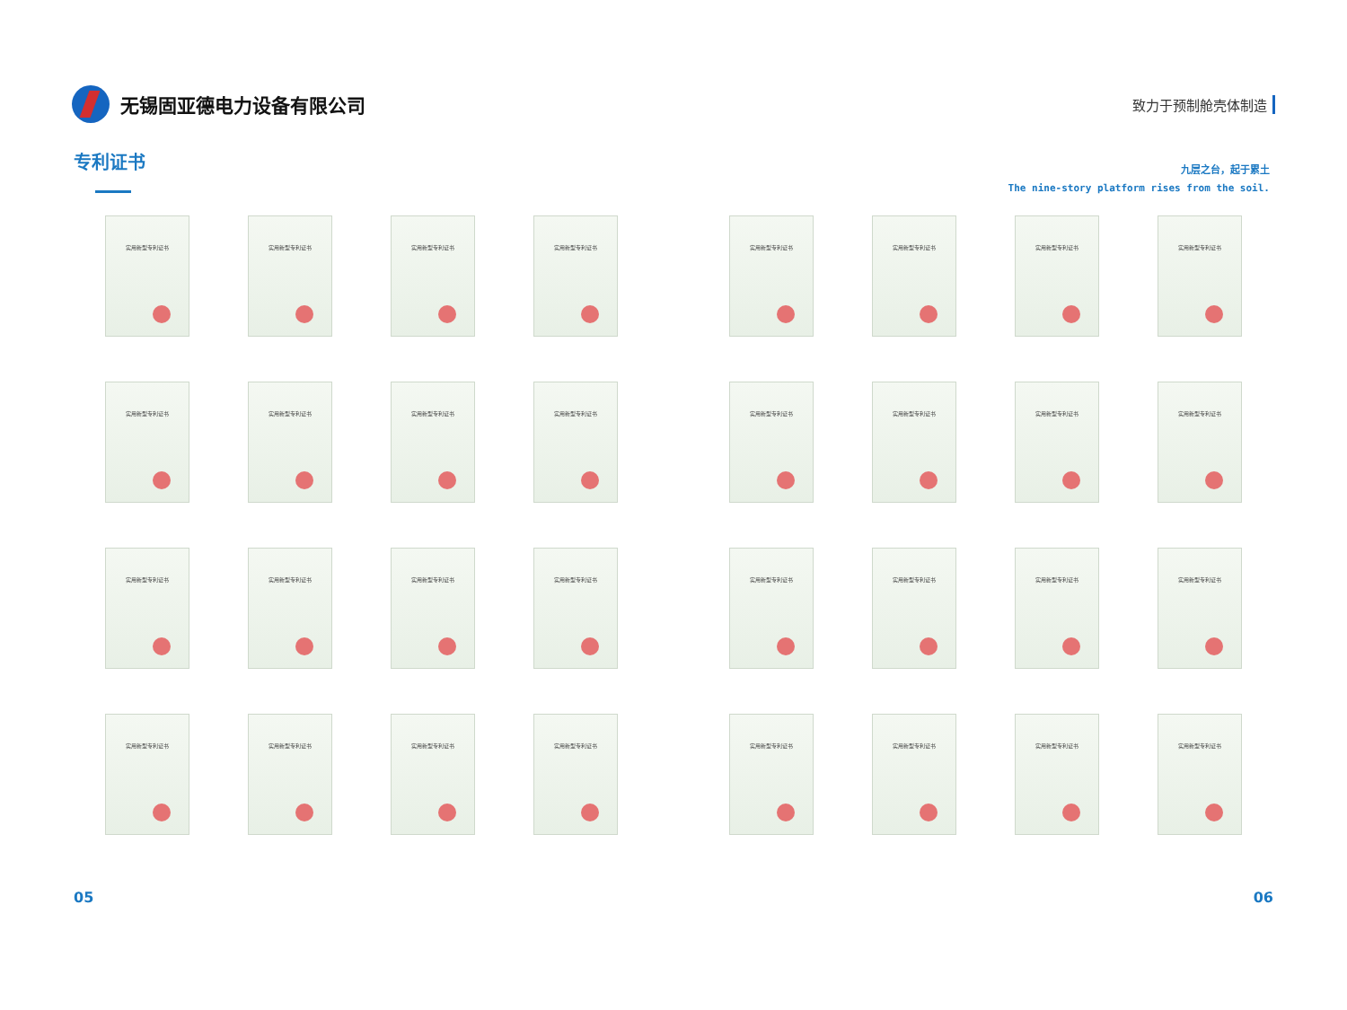无锡固亚德电力设备有限公司
致力于预制舱壳体制造
专利证书
九层之台，起于累土
The nine-story platform rises from the soil.
实用新型专利证书
实用新型专利证书
实用新型专利证书
实用新型专利证书
实用新型专利证书
实用新型专利证书
实用新型专利证书
实用新型专利证书
实用新型专利证书
实用新型专利证书
实用新型专利证书
实用新型专利证书
实用新型专利证书
实用新型专利证书
实用新型专利证书
实用新型专利证书
实用新型专利证书
实用新型专利证书
实用新型专利证书
实用新型专利证书
实用新型专利证书
实用新型专利证书
实用新型专利证书
实用新型专利证书
实用新型专利证书
实用新型专利证书
实用新型专利证书
实用新型专利证书
实用新型专利证书
实用新型专利证书
实用新型专利证书
实用新型专利证书
05 06